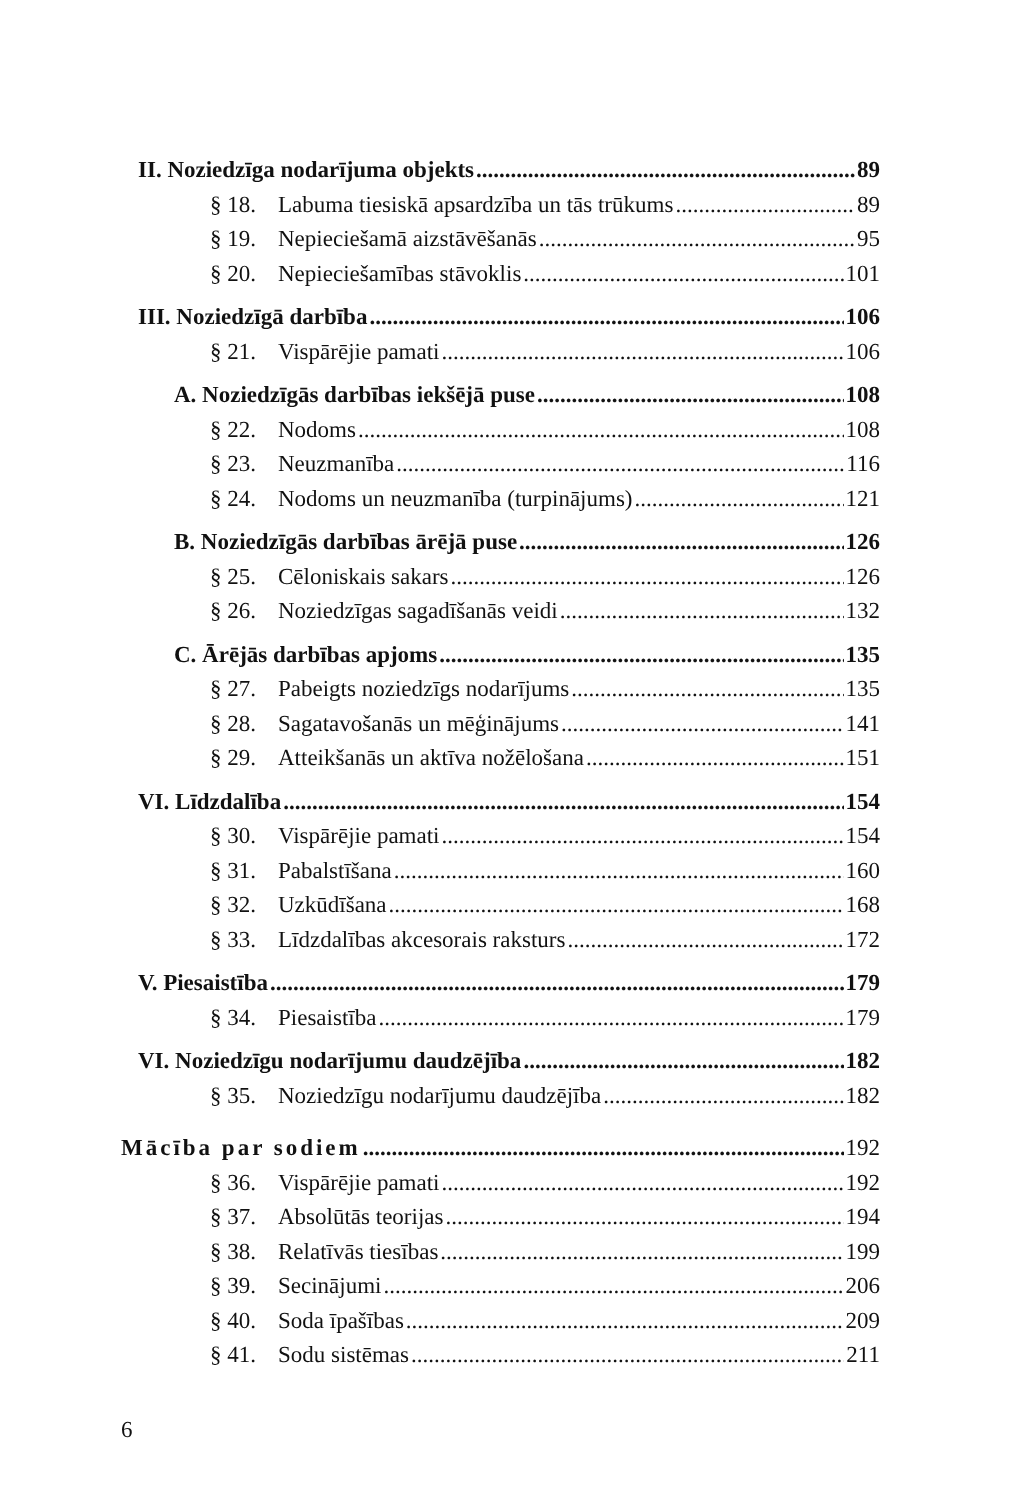II. Noziedzīga nodarījuma objekts 89
§ 18. Labuma tiesiskā apsardzība un tās trūkums 89
§ 19. Nepieciešamā aizstāvēšanās 95
§ 20. Nepieciešamības stāvoklis 101
III. Noziedzīgā darbība 106
§ 21. Vispārējie pamati 106
A. Noziedzīgās darbības iekšējā puse 108
§ 22. Nodoms 108
§ 23. Neuzmanība 116
§ 24. Nodoms un neuzmanība (turpinājums) 121
B. Noziedzīgās darbības ārējā puse 126
§ 25. Cēloniskais sakars 126
§ 26. Noziedzīgas sagadīšanās veidi 132
C. Ārējās darbības apjoms 135
§ 27. Pabeigts noziedzīgs nodarījums 135
§ 28. Sagatavošanās un mēģinājums 141
§ 29. Atteikšanās un aktīva nožēlošana 151
VI. Līdzdalība 154
§ 30. Vispārējie pamati 154
§ 31. Pabalstīšana 160
§ 32. Uzkūdīšana 168
§ 33. Līdzdalības akcesorais raksturs 172
V. Piesaistība 179
§ 34. Piesaistība 179
VI. Noziedzīgu nodarījumu daudzējība 182
§ 35. Noziedzīgu nodarījumu daudzējība 182
Mācība par sodiem 192
§ 36. Vispārējie pamati 192
§ 37. Absolūtās teorijas 194
§ 38. Relatīvās tiesības 199
§ 39. Secinājumi 206
§ 40. Soda īpašības 209
§ 41. Sodu sistēmas 211
6